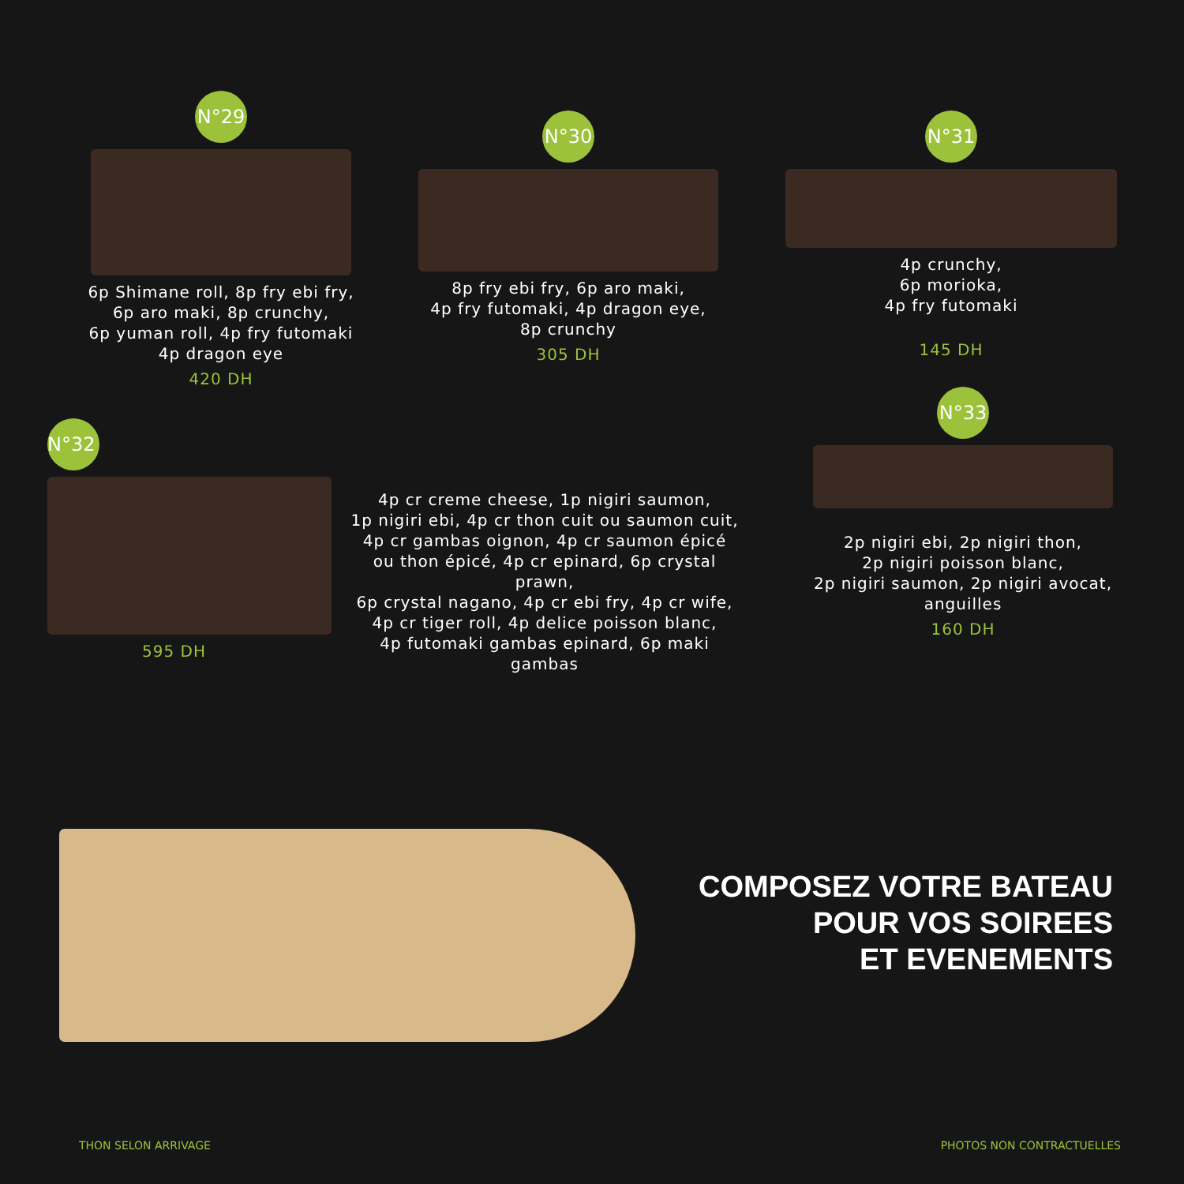N°29
6p Shimane roll, 8p fry ebi fry,
6p aro maki, 8p crunchy,
6p yuman roll, 4p fry futomaki
4p dragon eye
420 DH
N°30
8p fry ebi fry, 6p aro maki,
4p fry futomaki, 4p dragon eye,
8p crunchy
305 DH
N°31
4p crunchy,
6p morioka,
4p fry futomaki
145 DH
N°32
595 DH
4p cr creme cheese, 1p nigiri saumon,
1p nigiri ebi, 4p cr thon cuit ou saumon cuit,
4p cr gambas oignon, 4p cr saumon épicé
ou thon épicé, 4p cr epinard, 6p crystal prawn,
6p crystal nagano, 4p cr ebi fry, 4p cr wife,
4p cr tiger roll, 4p delice poisson blanc,
4p futomaki gambas epinard, 6p maki gambas
N°33
2p nigiri ebi, 2p nigiri thon,
2p nigiri poisson blanc,
2p nigiri saumon, 2p nigiri avocat,
anguilles
160 DH
COMPOSEZ VOTRE BATEAU
POUR VOS SOIREES
ET EVENEMENTS
THON SELON ARRIVAGE PHOTOS NON CONTRACTUELLES